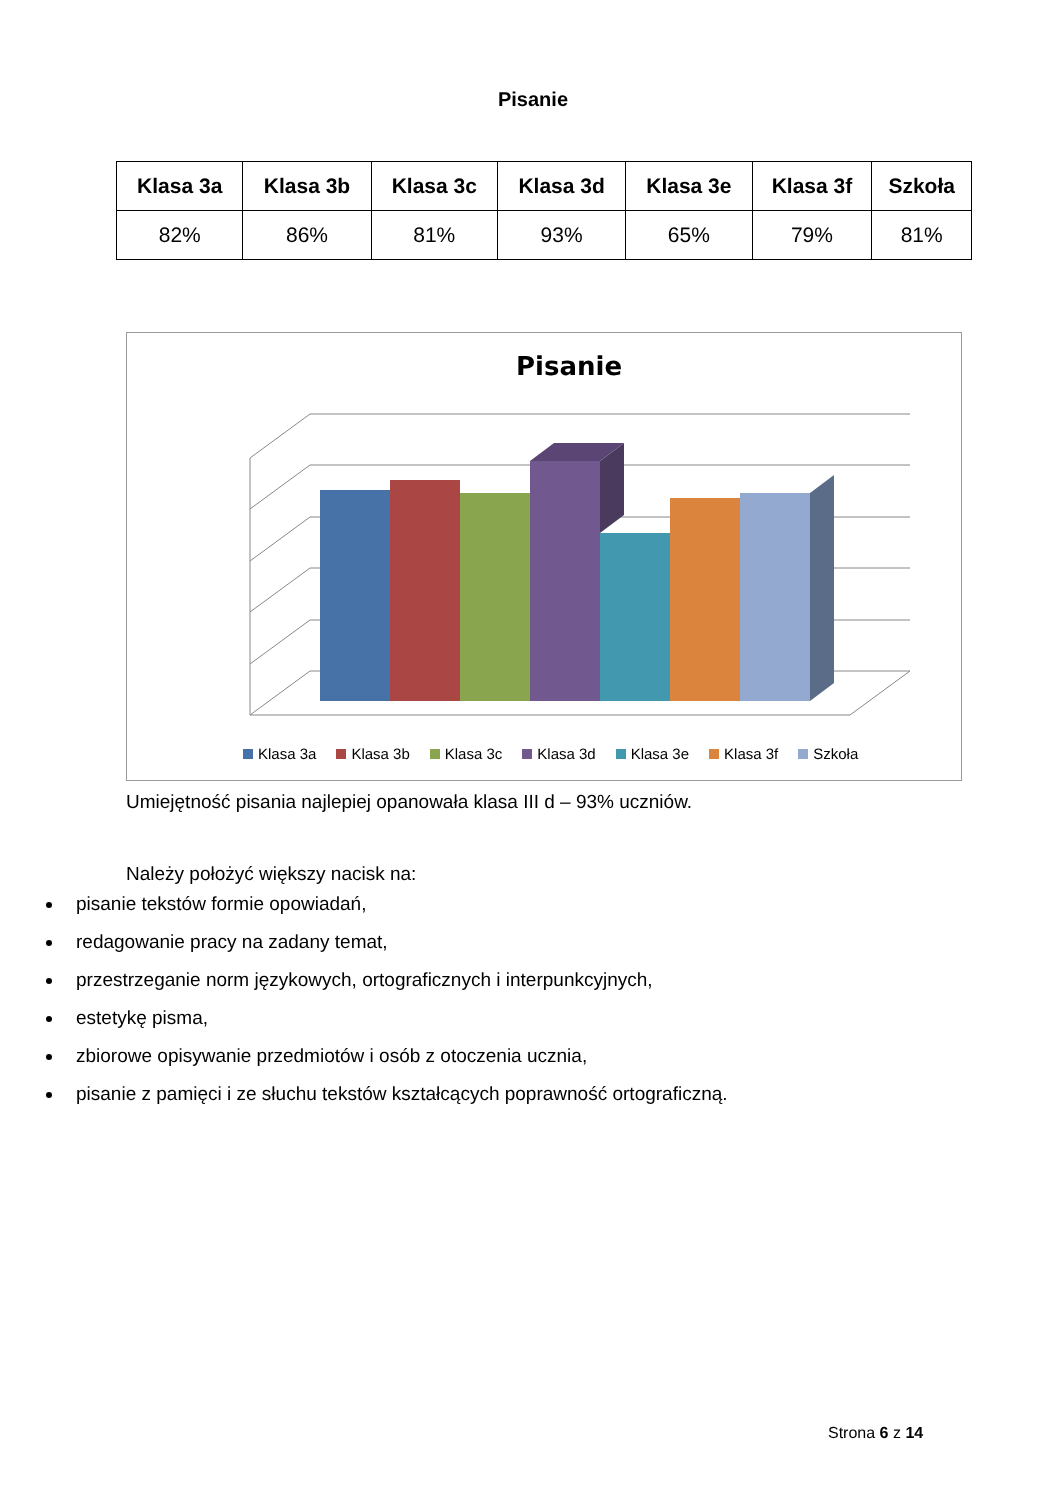Pisanie
| Klasa 3a | Klasa 3b | Klasa 3c | Klasa 3d | Klasa 3e | Klasa 3f | Szkoła |
| --- | --- | --- | --- | --- | --- | --- |
| 82% | 86% | 81% | 93% | 65% | 79% | 81% |
Pisanie
Klasa 3a Klasa 3b Klasa 3c Klasa 3d Klasa 3e Klasa 3f Szkoła
Umiejętność pisania najlepiej opanowała klasa III d – 93% uczniów.
Należy położyć większy nacisk na:
pisanie tekstów formie opowiadań,
redagowanie pracy na zadany temat,
przestrzeganie norm językowych, ortograficznych i interpunkcyjnych,
estetykę pisma,
zbiorowe opisywanie przedmiotów i osób z otoczenia ucznia,
pisanie z pamięci i ze słuchu tekstów kształcących poprawność ortograficzną.
Strona 6 z 14